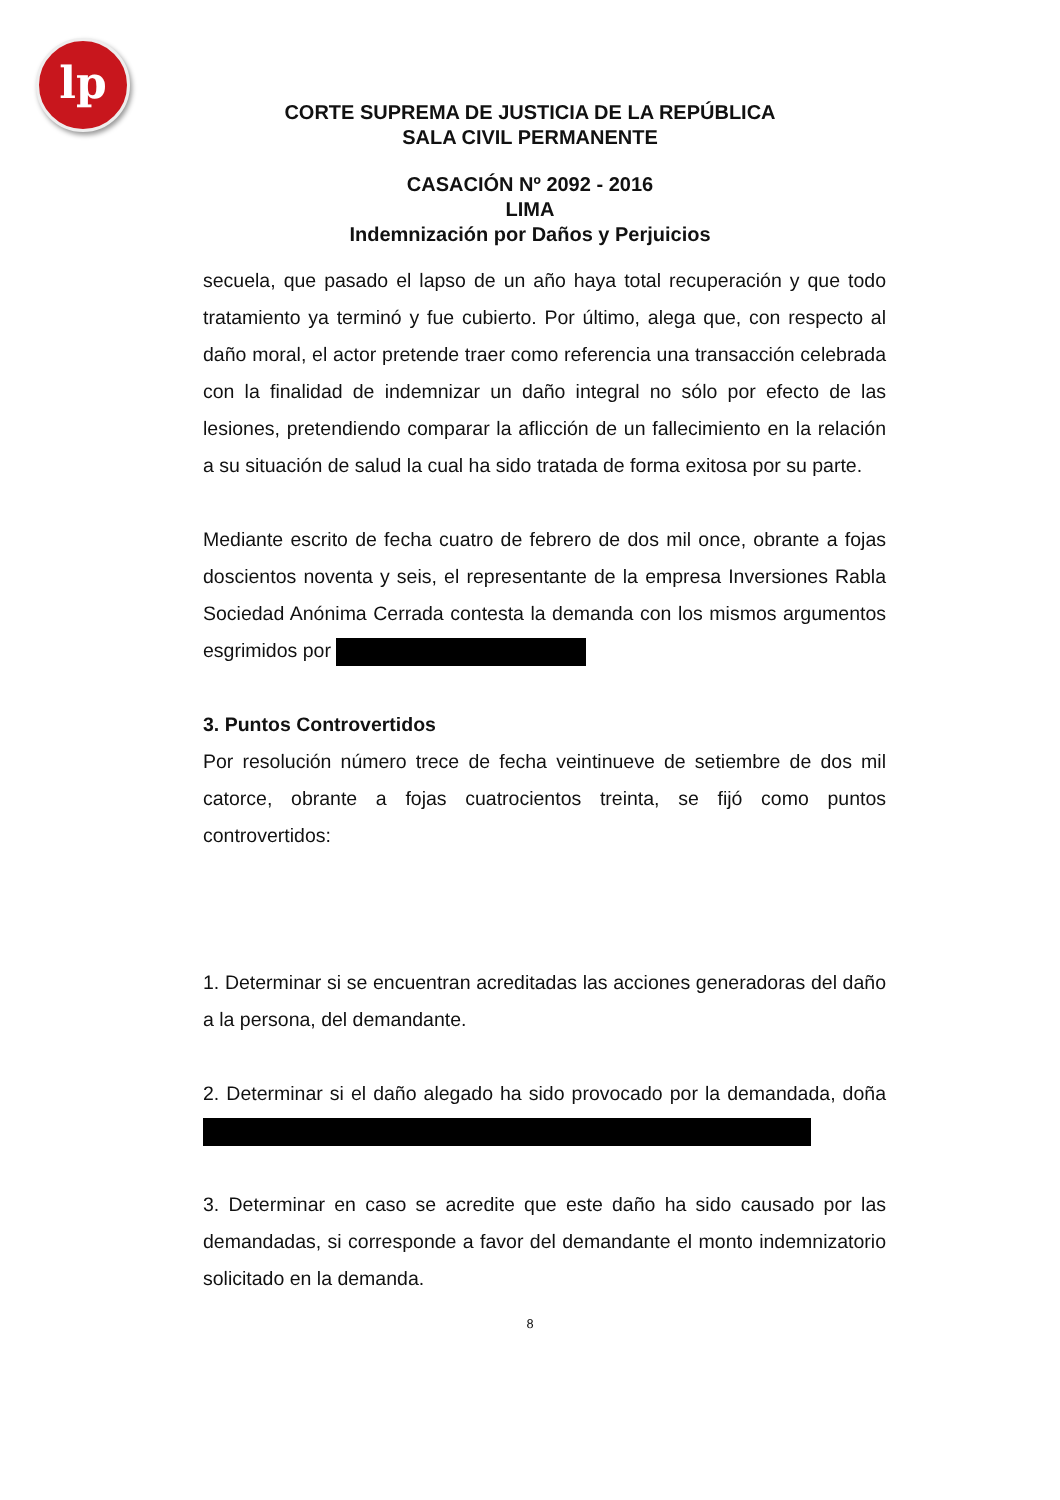lp
CORTE SUPREMA DE JUSTICIA DE LA REPÚBLICA
SALA CIVIL PERMANENTE
CASACIÓN Nº 2092 - 2016
LIMA
Indemnización por Daños y Perjuicios
secuela, que pasado el lapso de un año haya total recuperación y que todo tratamiento ya terminó y fue cubierto. Por último, alega que, con respecto al daño moral, el actor pretende traer como referencia una transacción celebrada con la finalidad de indemnizar un daño integral no sólo por efecto de las lesiones, pretendiendo comparar la aflicción de un fallecimiento en la relación a su situación de salud la cual ha sido tratada de forma exitosa por su parte.
Mediante escrito de fecha cuatro de febrero de dos mil once, obrante a fojas doscientos noventa y seis, el representante de la empresa Inversiones Rabla Sociedad Anónima Cerrada contesta la demanda con los mismos argumentos esgrimidos por
3. Puntos Controvertidos
Por resolución número trece de fecha veintinueve de setiembre de dos mil catorce, obrante a fojas cuatrocientos treinta, se fijó como puntos controvertidos:
1. Determinar si se encuentran acreditadas las acciones generadoras del daño a la persona, del demandante.
2. Determinar si el daño alegado ha sido provocado por la demandada, doña
3. Determinar en caso se acredite que este daño ha sido causado por las demandadas, si corresponde a favor del demandante el monto indemnizatorio solicitado en la demanda.
8